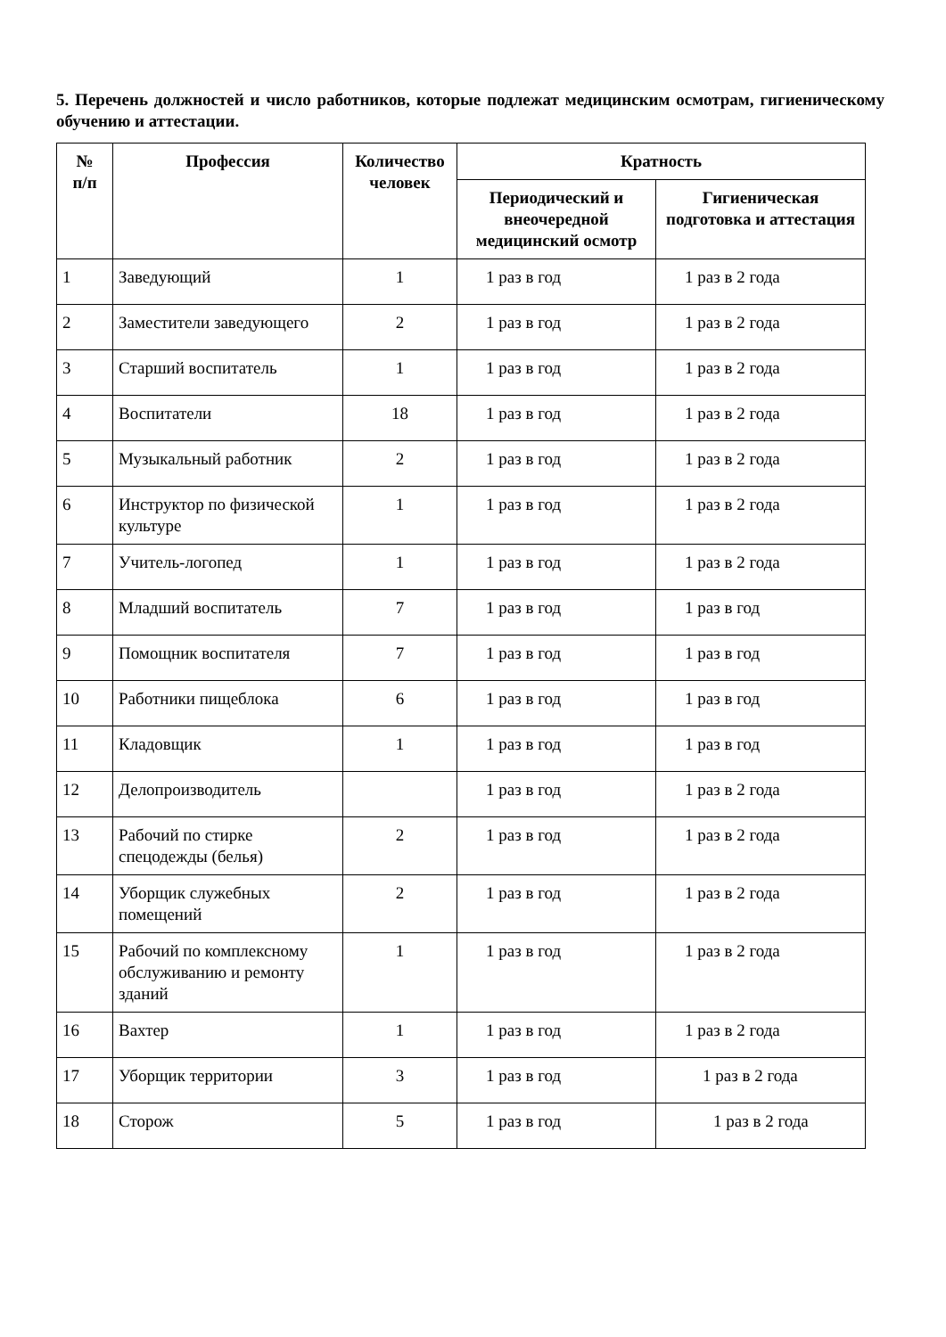5. Перечень должностей и число работников, которые подлежат медицинским осмотрам, гигиеническому обучению и аттестации.
| № п/п | Профессия | Количество человек | Кратность | |
| --- | --- | --- | --- | --- |
| | | | Периодический и внеочередной медицинский осмотр | Гигиеническая подготовка и аттестация |
| 1 | Заведующий | 1 | 1 раз в год | 1 раз в 2 года |
| 2 | Заместители заведующего | 2 | 1 раз в год | 1 раз в 2 года |
| 3 | Старший воспитатель | 1 | 1 раз в год | 1 раз в 2 года |
| 4 | Воспитатели | 18 | 1 раз в год | 1 раз в 2 года |
| 5 | Музыкальный работник | 2 | 1 раз в год | 1 раз в 2 года |
| 6 | Инструктор по физической культуре | 1 | 1 раз в год | 1 раз в 2 года |
| 7 | Учитель-логопед | 1 | 1 раз в год | 1 раз в 2 года |
| 8 | Младший воспитатель | 7 | 1 раз в год | 1 раз в год |
| 9 | Помощник воспитателя | 7 | 1 раз в год | 1 раз в год |
| 10 | Работники пищеблока | 6 | 1 раз в год | 1 раз в год |
| 11 | Кладовщик | 1 | 1 раз в год | 1 раз в год |
| 12 | Делопроизводитель | | 1 раз в год | 1 раз в 2 года |
| 13 | Рабочий по стирке спецодежды (белья) | 2 | 1 раз в год | 1 раз в 2 года |
| 14 | Уборщик служебных помещений | 2 | 1 раз в год | 1 раз в 2 года |
| 15 | Рабочий по комплексному обслуживанию и ремонту зданий | 1 | 1 раз в год | 1 раз в 2 года |
| 16 | Вахтер | 1 | 1 раз в год | 1 раз в 2 года |
| 17 | Уборщик территории | 3 | 1 раз в год | 1 раз в 2 года |
| 18 | Сторож | 5 | 1 раз в год | 1 раз в 2 года |